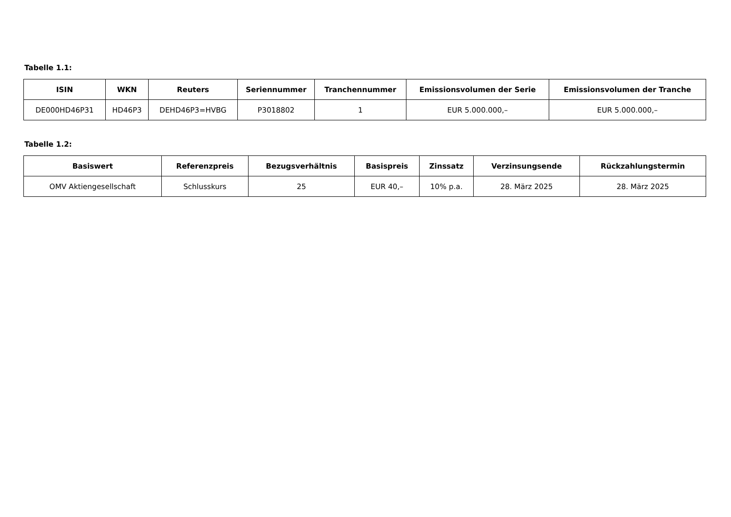Tabelle 1.1:
| ISIN | WKN | Reuters | Seriennummer | Tranchennummer | Emissionsvolumen der Serie | Emissionsvolumen der Tranche |
| --- | --- | --- | --- | --- | --- | --- |
| DE000HD46P31 | HD46P3 | DEHD46P3=HVBG | P3018802 | 1 | EUR 5.000.000,– | EUR 5.000.000,– |
Tabelle 1.2:
| Basiswert | Referenzpreis | Bezugsverhältnis | Basispreis | Zinssatz | Verzinsungsende | Rückzahlungstermin |
| --- | --- | --- | --- | --- | --- | --- |
| OMV Aktiengesellschaft | Schlusskurs | 25 | EUR 40,– | 10% p.a. | 28. März 2025 | 28. März 2025 |